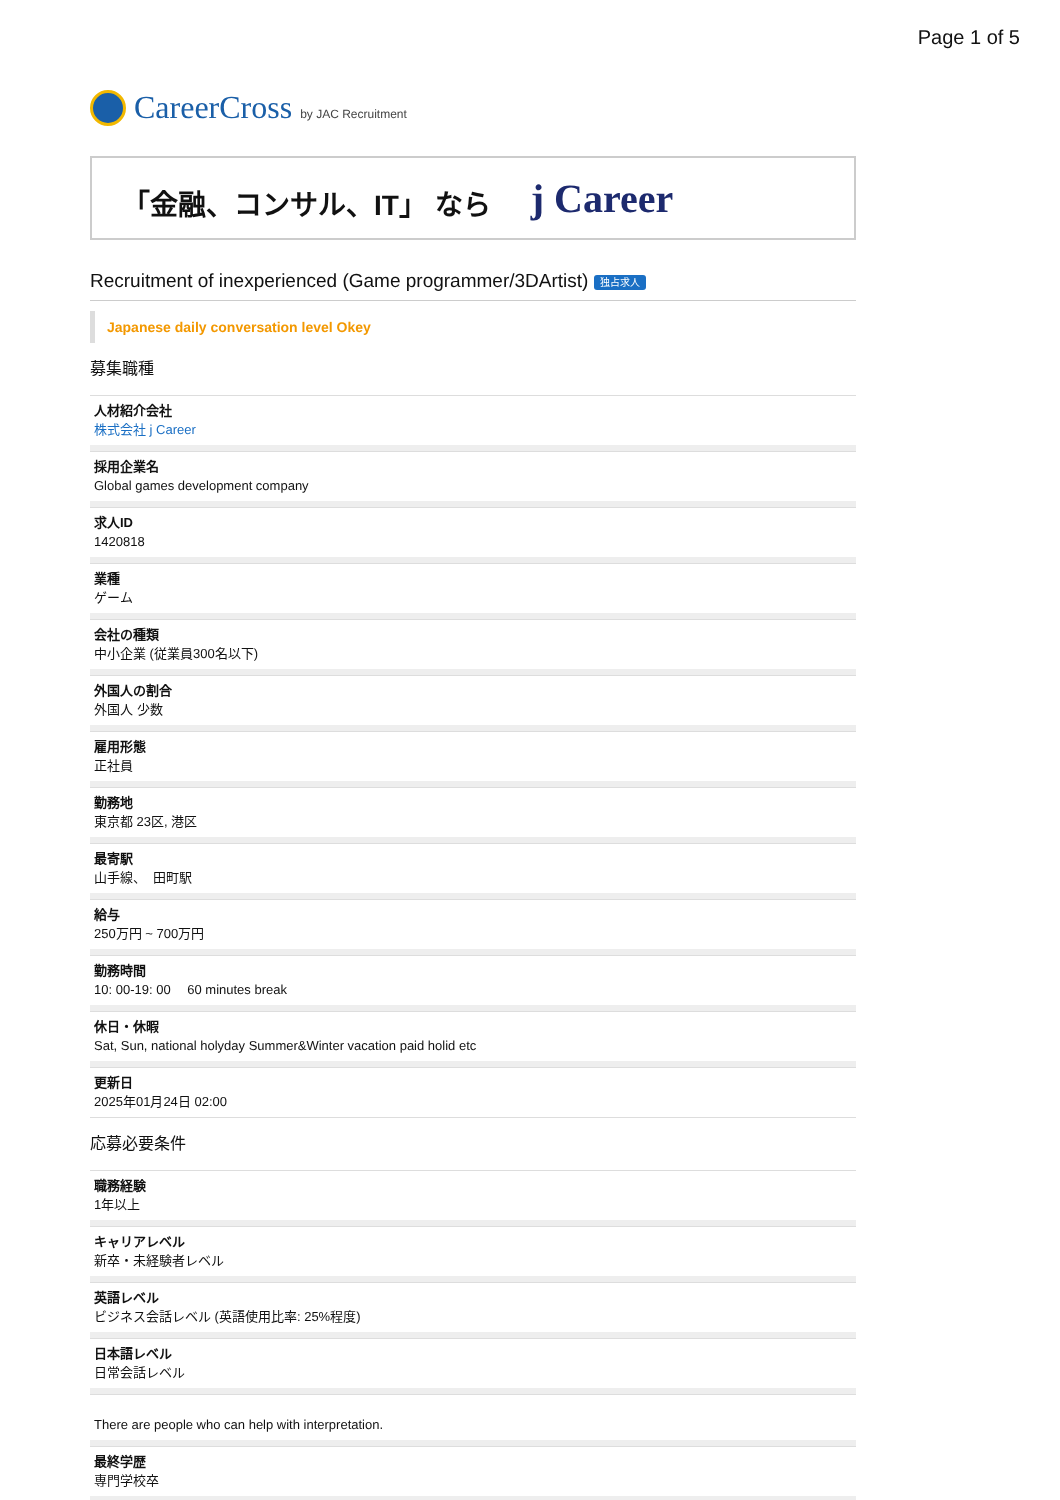Page 1 of 5
CareerCross by JAC Recruitment
「金融、コンサル、IT」 なら j Career
Recruitment of inexperienced (Game programmer/3DArtist) 独占求人
Japanese daily conversation level Okey
募集職種
人材紹介会社
株式会社 j Career
採用企業名
Global games development company
求人ID
1420818
業種
ゲーム
会社の種類
中小企業 (従業員300名以下)
外国人の割合
外国人 少数
雇用形態
正社員
勤務地
東京都 23区, 港区
最寄駅
山手線、　田町駅
給与
250万円 ~ 700万円
勤務時間
10: 00-19: 00　 60 minutes break
休日・休暇
Sat, Sun, national holyday Summer&Winter vacation paid holid etc
更新日
2025年01月24日 02:00
応募必要条件
職務経験
1年以上
キャリアレベル
新卒・未経験者レベル
英語レベル
ビジネス会話レベル (英語使用比率: 25%程度)
日本語レベル
日常会話レベル
There are people who can help with interpretation.
最終学歴
専門学校卒